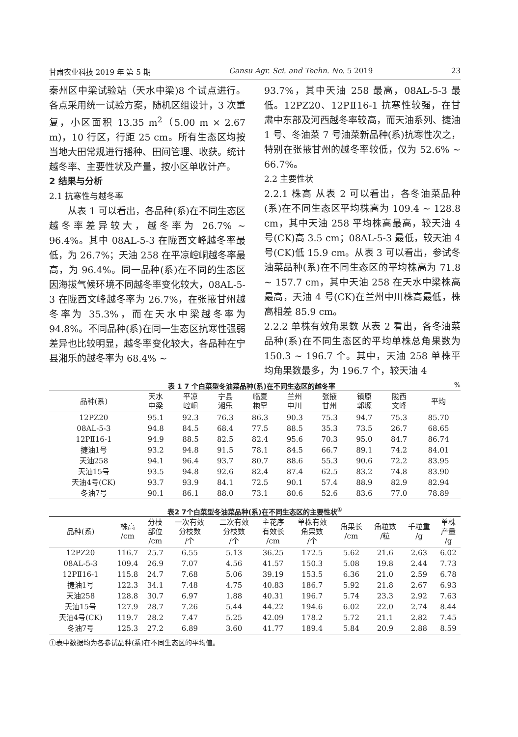甘肃农业科技 2019 年 第 5 期 Gansu Agr. Sci. and Techn. No. 5 2019 23
秦州区中梁试验站（天水中梁)8 个试点进行。各点采用统一试验方案，随机区组设计，3 次重复，小区面积 13.35 m<sup>2</sup>（5.00 m × 2.67 m)，10 行区，行距 25 cm。所有生态区均按当地大田常规进行播种、田间管理、收获。统计越冬率、主要性状及产量，按小区单收计产。
2 结果与分析
2.1 抗寒性与越冬率
　　从表 1 可以看出，各品种(系)在不同生态区越冬率差异较大，越冬率为 26.7% ~ 96.4%。其中 08AL-5-3 在陇西文峰越冬率最低，为 26.7%；天油 258 在平凉崆峒越冬率最高，为 96.4%。同一品种(系)在不同的生态区因海拔气候环境不同越冬率变化较大，08AL-5-3 在陇西文峰越冬率为 26.7%，在张掖甘州越冬率为 35.3%，而在天水中梁越冬率为 94.8%。不同品种(系)在同一生态区抗寒性强弱差异也比较明显，越冬率变化较大，各品种在宁县湘乐的越冬率为 68.4% ~
93.7%，其中天油 258 最高，08AL-5-3 最低。12PZ20、12PⅡ16-1 抗寒性较强，在甘肃中东部及河西越冬率较高，而天油系列、捷油 1 号、冬油菜 7 号油菜新品种(系)抗寒性次之，特别在张掖甘州的越冬率较低，仅为 52.6% ~ 66.7%。
2.2 主要性状
2.2.1 株高 从表 2 可以看出，各冬油菜品种(系)在不同生态区平均株高为 109.4 ~ 128.8 cm，其中天油 258 平均株高最高，较天油 4 号(CK)高 3.5 cm；08AL-5-3 最低，较天油 4 号(CK)低 15.9 cm。从表 3 可以看出，参试冬油菜品种(系)在不同生态区的平均株高为 71.8 ~ 157.7 cm，其中天油 258 在天水中梁株高最高，天油 4 号(CK)在兰州中川株高最低，株高相差 85.9 cm。
2.2.2 单株有效角果数 从表 2 看出，各冬油菜品种(系)在不同生态区的平均单株总角果数为 150.3 ~ 196.7 个。其中，天油 258 单株平均角果数最多，为 196.7 个，较天油 4
表 1 7 个白菜型冬油菜品种(系)在不同生态区的越冬率 %
| 品种(系) | 天水 中梁 | 平凉 崆峒 | 宁县 湘乐 | 临夏 枹罕 | 兰州 中川 | 张掖 甘州 | 镇原 郭塬 | 陇西 文峰 | 平均 |
| --- | --- | --- | --- | --- | --- | --- | --- | --- | --- |
| 12PZ20 | 95.1 | 92.3 | 76.3 | 86.3 | 90.3 | 75.3 | 94.7 | 75.3 | 85.70 |
| 08AL-5-3 | 94.8 | 84.5 | 68.4 | 77.5 | 88.5 | 35.3 | 73.5 | 26.7 | 68.65 |
| 12PⅡ16-1 | 94.9 | 88.5 | 82.5 | 82.4 | 95.6 | 70.3 | 95.0 | 84.7 | 86.74 |
| 捷油1号 | 93.2 | 94.8 | 91.5 | 78.1 | 84.5 | 66.7 | 89.1 | 74.2 | 84.01 |
| 天油258 | 94.1 | 96.4 | 93.7 | 80.7 | 88.6 | 55.3 | 90.6 | 72.2 | 83.95 |
| 天油15号 | 93.5 | 94.8 | 92.6 | 82.4 | 87.4 | 62.5 | 83.2 | 74.8 | 83.90 |
| 天油4号(CK) | 93.7 | 93.9 | 84.1 | 72.5 | 90.1 | 57.4 | 88.9 | 82.9 | 82.94 |
| 冬油7号 | 90.1 | 86.1 | 88.0 | 73.1 | 80.6 | 52.6 | 83.6 | 77.0 | 78.89 |
表2 7个白菜型冬油菜品种(系)在不同生态区的主要性状<sup>①</sup>
| 品种(系) | 株高 /cm | 分枝 部位 /cm | 一次有效 分枝数 /个 | 二次有效 分枝数 /个 | 主花序 有效长 /cm | 单株有效 角果数 /个 | 角果长 /cm | 角粒数 /粒 | 千粒重 /g | 单株 产量 /g |
| --- | --- | --- | --- | --- | --- | --- | --- | --- | --- | --- |
| 12PZ20 | 116.7 | 25.7 | 6.55 | 5.13 | 36.25 | 172.5 | 5.62 | 21.6 | 2.63 | 6.02 |
| 08AL-5-3 | 109.4 | 26.9 | 7.07 | 4.56 | 41.57 | 150.3 | 5.08 | 19.8 | 2.44 | 7.73 |
| 12PⅡ16-1 | 115.8 | 24.7 | 7.68 | 5.06 | 39.19 | 153.5 | 6.36 | 21.0 | 2.59 | 6.78 |
| 捷油1号 | 122.3 | 34.1 | 7.48 | 4.75 | 40.83 | 186.7 | 5.92 | 21.8 | 2.67 | 6.93 |
| 天油258 | 128.8 | 30.7 | 6.97 | 1.88 | 40.31 | 196.7 | 5.74 | 23.3 | 2.92 | 7.63 |
| 天油15号 | 127.9 | 28.7 | 7.26 | 5.44 | 44.22 | 194.6 | 6.02 | 22.0 | 2.74 | 8.44 |
| 天油4号(CK) | 119.7 | 28.2 | 7.47 | 5.25 | 42.09 | 178.2 | 5.72 | 21.1 | 2.82 | 7.45 |
| 冬油7号 | 125.3 | 27.2 | 6.89 | 3.60 | 41.77 | 189.4 | 5.84 | 20.9 | 2.88 | 8.59 |
①表中数据均为各参试品种(系)在不同生态区的平均值。